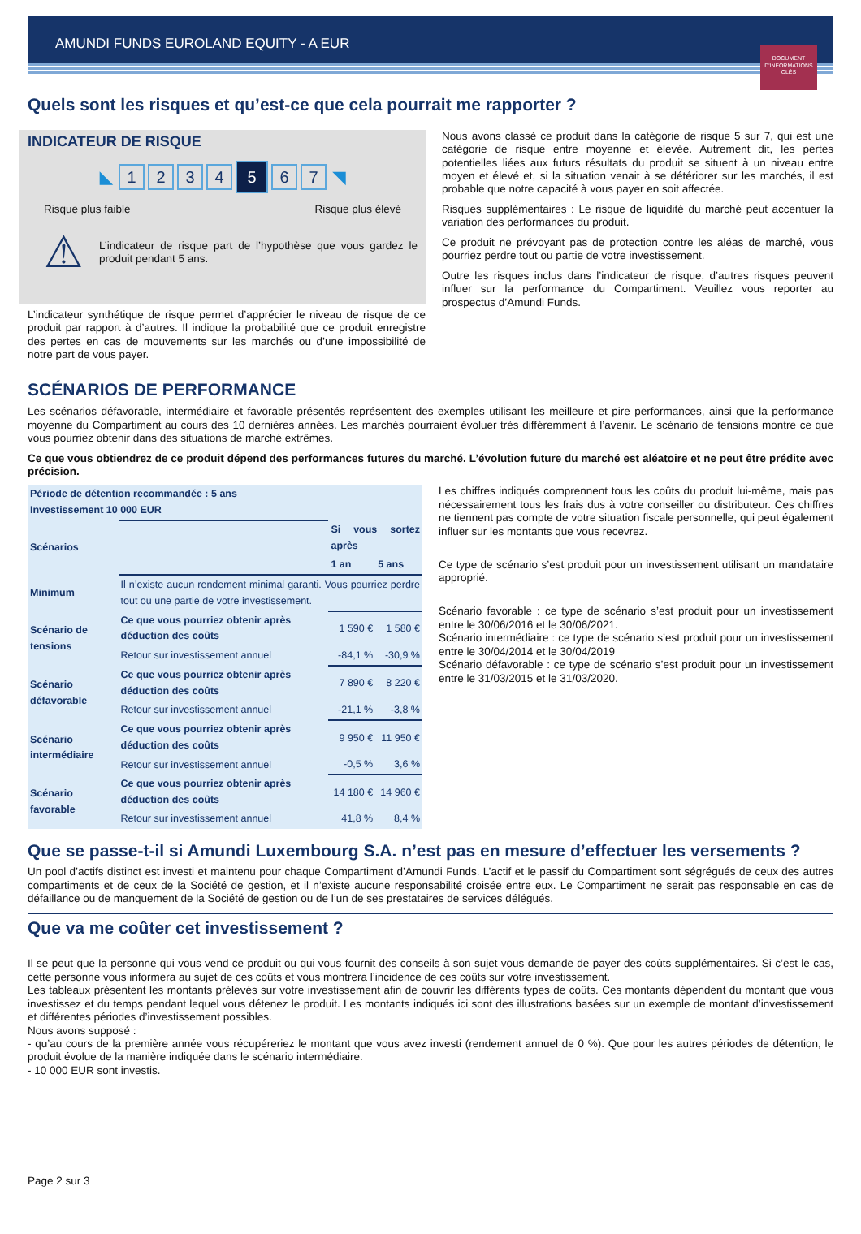AMUNDI FUNDS EUROLAND EQUITY - A EUR
DOCUMENT D'INFORMATIONS CLÉS
Quels sont les risques et qu’est-ce que cela pourrait me rapporter ?
INDICATEUR DE RISQUE
◣ 1234 5 6 7 ◥
Risque plus faible Risque plus élevé
⚠ L’indicateur de risque part de l’hypothèse que vous gardez le produit pendant 5 ans.
L’indicateur synthétique de risque permet d’apprécier le niveau de risque de ce produit par rapport à d’autres. Il indique la probabilité que ce produit enregistre des pertes en cas de mouvements sur les marchés ou d’une impossibilité de notre part de vous payer.
Nous avons classé ce produit dans la catégorie de risque 5 sur 7, qui est une catégorie de risque entre moyenne et élevée. Autrement dit, les pertes potentielles liées aux futurs résultats du produit se situent à un niveau entre moyen et élevé et, si la situation venait à se détériorer sur les marchés, il est probable que notre capacité à vous payer en soit affectée.
Risques supplémentaires : Le risque de liquidité du marché peut accentuer la variation des performances du produit.
Ce produit ne prévoyant pas de protection contre les aléas de marché, vous pourriez perdre tout ou partie de votre investissement.
Outre les risques inclus dans l’indicateur de risque, d’autres risques peuvent influer sur la performance du Compartiment. Veuillez vous reporter au prospectus d’Amundi Funds.
SCÉNARIOS DE PERFORMANCE
Les scénarios défavorable, intermédiaire et favorable présentés représentent des exemples utilisant les meilleure et pire performances, ainsi que la performance moyenne du Compartiment au cours des 10 dernières années. Les marchés pourraient évoluer très différemment à l’avenir. Le scénario de tensions montre ce que vous pourriez obtenir dans des situations de marché extrêmes.
Ce que vous obtiendrez de ce produit dépend des performances futures du marché. L’évolution future du marché est aléatoire et ne peut être prédite avec précision.
| Période de détention recommandée : 5 ans Investissement 10 000 EUR | | | |
| --- | --- | --- | --- |
| Scénarios | | Si vous sortez après | |
| | | 1 an | 5 ans |
| Minimum | Il n’existe aucun rendement minimal garanti. Vous pourriez perdre tout ou une partie de votre investissement. | | |
| Scénario de tensions | Ce que vous pourriez obtenir après déduction des coûts | 1 590 € | 1 580 € |
| | Retour sur investissement annuel | -84,1 % | -30,9 % |
| Scénario défavorable | Ce que vous pourriez obtenir après déduction des coûts | 7 890 € | 8 220 € |
| | Retour sur investissement annuel | -21,1 % | -3,8 % |
| Scénario intermédiaire | Ce que vous pourriez obtenir après déduction des coûts | 9 950 € | 11 950 € |
| | Retour sur investissement annuel | -0,5 % | 3,6 % |
| Scénario favorable | Ce que vous pourriez obtenir après déduction des coûts | 14 180 € | 14 960 € |
| | Retour sur investissement annuel | 41,8 % | 8,4 % |
Les chiffres indiqués comprennent tous les coûts du produit lui-même, mais pas nécessairement tous les frais dus à votre conseiller ou distributeur. Ces chiffres ne tiennent pas compte de votre situation fiscale personnelle, qui peut également influer sur les montants que vous recevrez.
Ce type de scénario s’est produit pour un investissement utilisant un mandataire approprié.
Scénario favorable : ce type de scénario s’est produit pour un investissement entre le 30/06/2016 et le 30/06/2021.
Scénario intermédiaire : ce type de scénario s’est produit pour un investissement entre le 30/04/2014 et le 30/04/2019
Scénario défavorable : ce type de scénario s’est produit pour un investissement entre le 31/03/2015 et le 31/03/2020.
Que se passe-t-il si Amundi Luxembourg S.A. n’est pas en mesure d’effectuer les versements ?
Un pool d’actifs distinct est investi et maintenu pour chaque Compartiment d’Amundi Funds. L’actif et le passif du Compartiment sont ségrégués de ceux des autres compartiments et de ceux de la Société de gestion, et il n’existe aucune responsabilité croisée entre eux. Le Compartiment ne serait pas responsable en cas de défaillance ou de manquement de la Société de gestion ou de l’un de ses prestataires de services délégués.
Que va me coûter cet investissement ?
Il se peut que la personne qui vous vend ce produit ou qui vous fournit des conseils à son sujet vous demande de payer des coûts supplémentaires. Si c’est le cas, cette personne vous informera au sujet de ces coûts et vous montrera l’incidence de ces coûts sur votre investissement.
Les tableaux présentent les montants prélevés sur votre investissement afin de couvrir les différents types de coûts. Ces montants dépendent du montant que vous investissez et du temps pendant lequel vous détenez le produit. Les montants indiqués ici sont des illustrations basées sur un exemple de montant d’investissement et différentes périodes d’investissement possibles.
Nous avons supposé :
- qu’au cours de la première année vous récupéreriez le montant que vous avez investi (rendement annuel de 0 %). Que pour les autres périodes de détention, le produit évolue de la manière indiquée dans le scénario intermédiaire.
- 10 000 EUR sont investis.
Page 2 sur 3